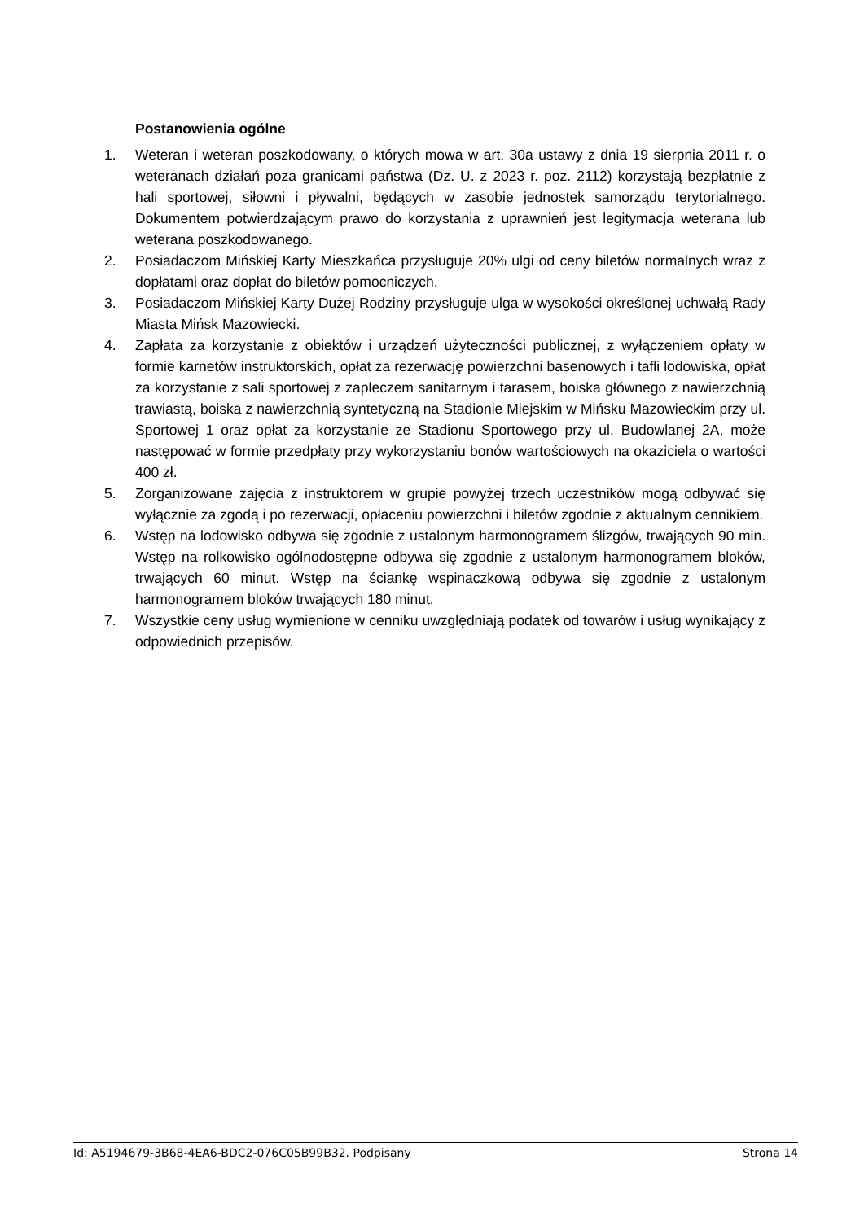Postanowienia ogólne
1. Weteran i weteran poszkodowany, o których mowa w art. 30a ustawy z dnia 19 sierpnia 2011 r. o weteranach działań poza granicami państwa (Dz. U. z 2023 r. poz. 2112) korzystają bezpłatnie z hali sportowej, siłowni i pływalni, będących w zasobie jednostek samorządu terytorialnego. Dokumentem potwierdzającym prawo do korzystania z uprawnień jest legitymacja weterana lub weterana poszkodowanego.
2. Posiadaczom Mińskiej Karty Mieszkańca przysługuje 20% ulgi od ceny biletów normalnych wraz z dopłatami oraz dopłat do biletów pomocniczych.
3. Posiadaczom Mińskiej Karty Dużej Rodziny przysługuje ulga w wysokości określonej uchwałą Rady Miasta Mińsk Mazowiecki.
4. Zapłata za korzystanie z obiektów i urządzeń użyteczności publicznej, z wyłączeniem opłaty w formie karnetów instruktorskich, opłat za rezerwację powierzchni basenowych i tafli lodowiska, opłat za korzystanie z sali sportowej z zapleczem sanitarnym i tarasem, boiska głównego z nawierzchnią trawiastą, boiska z nawierzchnią syntetyczną na Stadionie Miejskim w Mińsku Mazowieckim przy ul. Sportowej 1 oraz opłat za korzystanie ze Stadionu Sportowego przy ul. Budowlanej 2A, może następować w formie przedpłaty przy wykorzystaniu bonów wartościowych na okaziciela o wartości 400 zł.
5. Zorganizowane zajęcia z instruktorem w grupie powyżej trzech uczestników mogą odbywać się wyłącznie za zgodą i po rezerwacji, opłaceniu powierzchni i biletów zgodnie z aktualnym cennikiem.
6. Wstęp na lodowisko odbywa się zgodnie z ustalonym harmonogramem ślizgów, trwających 90 min. Wstęp na rolkowisko ogólnodostępne odbywa się zgodnie z ustalonym harmonogramem bloków, trwających 60 minut. Wstęp na ściankę wspinaczkową odbywa się zgodnie z ustalonym harmonogramem bloków trwających 180 minut.
7. Wszystkie ceny usług wymienione w cenniku uwzględniają podatek od towarów i usług wynikający z odpowiednich przepisów.
Id: A5194679-3B68-4EA6-BDC2-076C05B99B32. Podpisany Strona 14